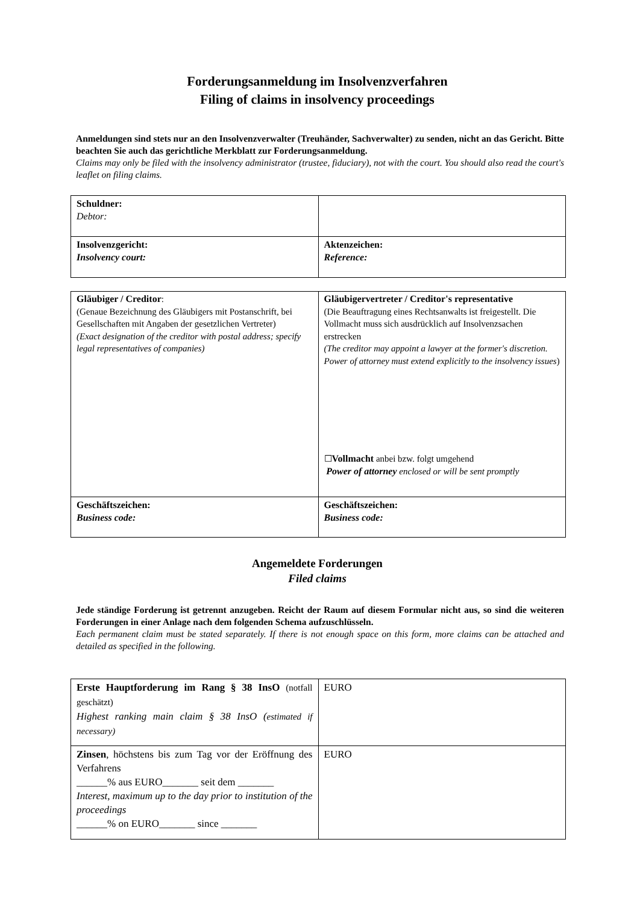Forderungsanmeldung im Insolvenzverfahren
Filing of claims in insolvency proceedings
Anmeldungen sind stets nur an den Insolvenzverwalter (Treuhänder, Sachverwalter) zu senden, nicht an das Gericht. Bitte beachten Sie auch das gerichtliche Merkblatt zur Forderungsanmeldung.
Claims may only be filed with the insolvency administrator (trustee, fiduciary), not with the court. You should also read the court's leaflet on filing claims.
| Schuldner: Debtor: | |
| Insolvenzgericht: Insolvency court: | Aktenzeichen: Reference: |
| Gläubiger / Creditor : (Genaue Bezeichnung des Gläubigers mit Postanschrift, bei Gesellschaften mit Angaben der gesetzlichen Vertreter) (Exact designation of the creditor with postal address; specify legal representatives of companies) | Gläubigervertreter / Creditor's representative (Die Beauftragung eines Rechtsanwalts ist freigestellt. Die Vollmacht muss sich ausdrücklich auf Insolvenzsachen erstrecken (The creditor may appoint a lawyer at the former's discretion. Power of attorney must extend explicitly to the insolvency issues ) ☐ Vollmacht anbei bzw. folgt umgehend Power of attorney enclosed or will be sent promptly |
| Geschäftszeichen: Business code: | Geschäftszeichen: Business code: |
Angemeldete Forderungen
Filed claims
Jede ständige Forderung ist getrennt anzugeben. Reicht der Raum auf diesem Formular nicht aus, so sind die weiteren Forderungen in einer Anlage nach dem folgenden Schema aufzuschlüsseln.
Each permanent claim must be stated separately. If there is not enough space on this form, more claims can be attached and detailed as specified in the following.
| Erste Hauptforderung im Rang § 38 InsO (notfall geschätzt) Highest ranking main claim § 38 InsO ( estimated if necessary) | EURO |
| Zinsen , höchstens bis zum Tag vor der Eröffnung des Verfahrens ______% aus EURO_______ seit dem _______ Interest, maximum up to the day prior to institution of the proceedings ______% on EURO_______ since _______ | EURO |